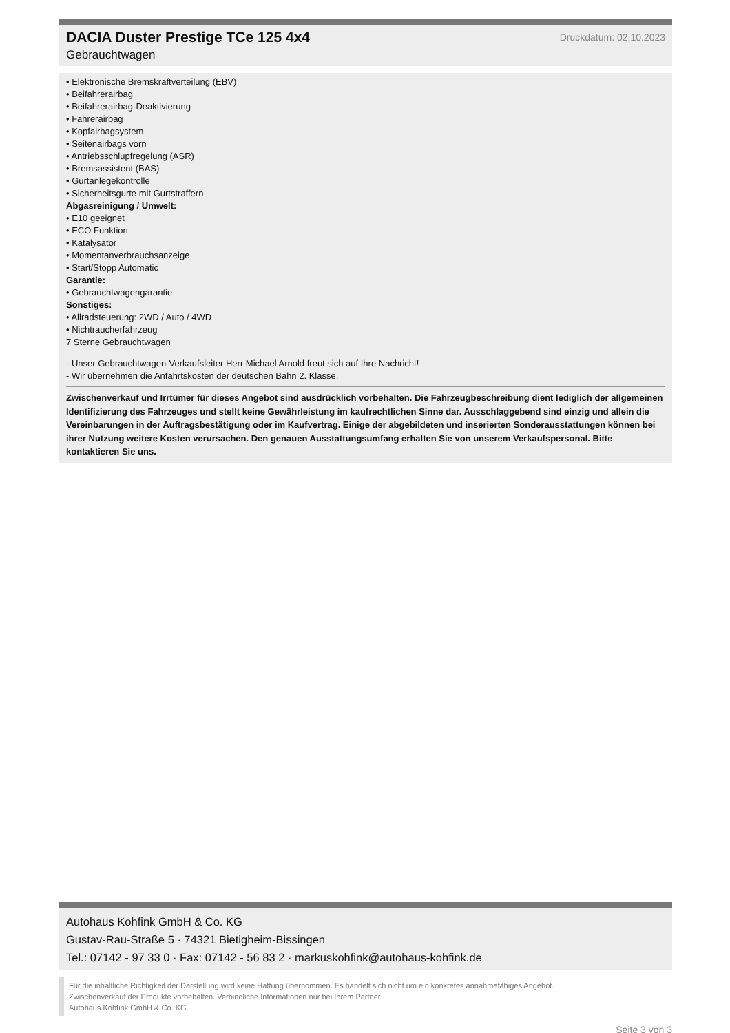DACIA Duster Prestige TCe 125 4x4
Gebrauchtwagen
Druckdatum: 02.10.2023
• Elektronische Bremskraftverteilung (EBV)
• Beifahrerairbag
• Beifahrerairbag-Deaktivierung
• Fahrerairbag
• Kopfairbagsystem
• Seitenairbags vorn
• Antriebsschlupfregelung (ASR)
• Bremsassistent (BAS)
• Gurtanlegekontrolle
• Sicherheitsgurte mit Gurtstraffern
Abgasreinigung / Umwelt:
• E10 geeignet
• ECO Funktion
• Katalysator
• Momentanverbrauchsanzeige
• Start/Stopp Automatic
Garantie:
• Gebrauchtwagengarantie
Sonstiges:
• Allradsteuerung: 2WD / Auto / 4WD
• Nichtraucherfahrzeug
7 Sterne Gebrauchtwagen
- Unser Gebrauchtwagen-Verkaufsleiter Herr Michael Arnold freut sich auf Ihre Nachricht!
- Wir übernehmen die Anfahrtskosten der deutschen Bahn 2. Klasse.
Zwischenverkauf und Irrtümer für dieses Angebot sind ausdrücklich vorbehalten. Die Fahrzeugbeschreibung dient lediglich der allgemeinen Identifizierung des Fahrzeuges und stellt keine Gewährleistung im kaufrechtlichen Sinne dar. Ausschlaggebend sind einzig und allein die Vereinbarungen in der Auftragsbestätigung oder im Kaufvertrag. Einige der abgebildeten und inserierten Sonderausstattungen können bei ihrer Nutzung weitere Kosten verursachen. Den genauen Ausstattungsumfang erhalten Sie von unserem Verkaufspersonal. Bitte kontaktieren Sie uns.
Autohaus Kohfink GmbH & Co. KG
Gustav-Rau-Straße 5 · 74321 Bietigheim-Bissingen
Tel.: 07142 - 97 33 0 · Fax: 07142 - 56 83 2 · markuskohfink@autohaus-kohfink.de
Für die inhaltliche Richtigkeit der Darstellung wird keine Haftung übernommen. Es handelt sich nicht um ein konkretes annahmefähiges Angebot.
Zwischenverkauf der Produkte vorbehalten. Verbindliche Informationen nur bei Ihrem Partner
Autohaus Kohfink GmbH & Co. KG.
Seite 3 von 3